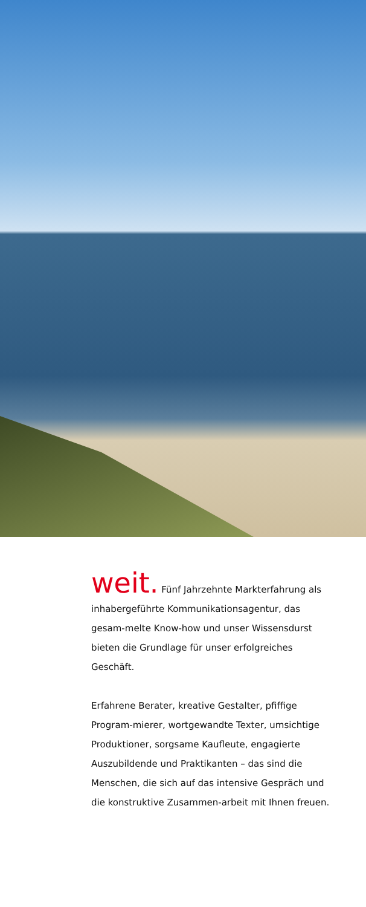weit. Fünf Jahrzehnte Markterfahrung als inhabergeführte Kommunikationsagentur, das gesam-melte Know-how und unser Wissensdurst bieten die Grundlage für unser erfolgreiches Geschäft.
Erfahrene Berater, kreative Gestalter, pfiffige Program-mierer, wortgewandte Texter, umsichtige Produktioner, sorgsame Kaufleute, engagierte Auszubildende und Praktikanten – das sind die Menschen, die sich auf das intensive Gespräch und die konstruktive Zusammen-arbeit mit Ihnen freuen.